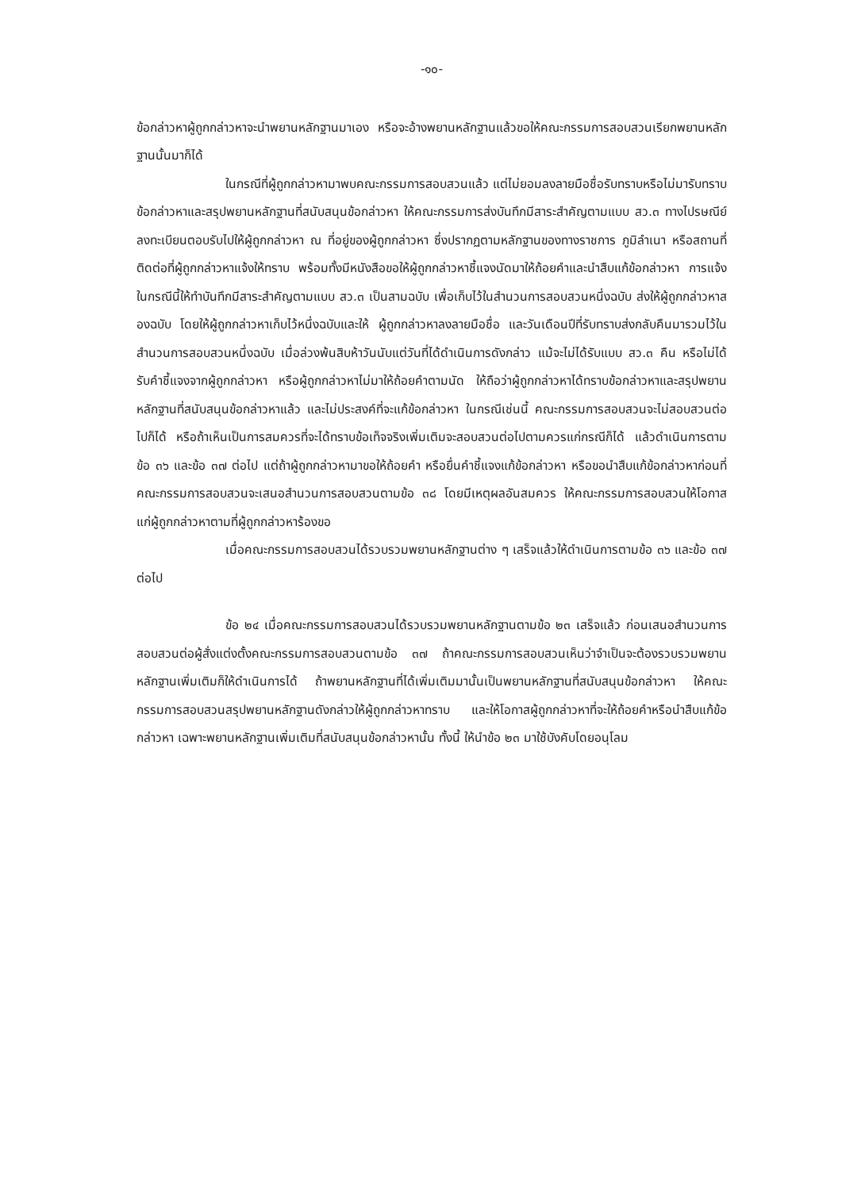-๑๐-
ข้อกล่าวหาผู้ถูกกล่าวหาจะนำพยานหลักฐานมาเอง หรือจะอ้างพยานหลักฐานแล้วขอให้คณะกรรมการสอบสวนเรียกพยานหลักฐานนั้นมาก็ได้
ในกรณีที่ผู้ถูกกล่าวหามาพบคณะกรรมการสอบสวนแล้ว แต่ไม่ยอมลงลายมือชื่อรับทราบหรือไม่มารับทราบข้อกล่าวหาและสรุปพยานหลักฐานที่สนับสนุนข้อกล่าวหา ให้คณะกรรมการส่งบันทึกมีสาระสำคัญตามแบบ สว.๓ ทางไปรษณีย์ลงทะเบียนตอบรับไปให้ผู้ถูกกล่าวหา ณ ที่อยู่ของผู้ถูกกล่าวหา ซึ่งปรากฏตามหลักฐานของทางราชการ ภูมิลำเนา หรือสถานที่ติดต่อที่ผู้ถูกกล่าวหาแจ้งให้ทราบ พร้อมทั้งมีหนังสือขอให้ผู้ถูกกล่าวหาชี้แจงนัดมาให้ถ้อยคำและนำสืบแก้ข้อกล่าวหา การแจ้งในกรณีนี้ให้ทำบันทึกมีสาระสำคัญตามแบบ สว.๓ เป็นสามฉบับ เพื่อเก็บไว้ในสำนวนการสอบสวนหนึ่งฉบับ ส่งให้ผู้ถูกกล่าวหาสองฉบับ โดยให้ผู้ถูกกล่าวหาเก็บไว้หนึ่งฉบับและให้ ผู้ถูกกล่าวหาลงลายมือชื่อ และวันเดือนปีที่รับทราบส่งกลับคืนมารวมไว้ในสำนวนการสอบสวนหนึ่งฉบับ เมื่อล่วงพ้นสิบห้าวันนับแต่วันที่ได้ดำเนินการดังกล่าว แม้จะไม่ได้รับแบบ สว.๓ คืน หรือไม่ได้รับคำชี้แจงจากผู้ถูกกล่าวหา หรือผู้ถูกกล่าวหาไม่มาให้ถ้อยคำตามนัด ให้ถือว่าผู้ถูกกล่าวหาได้ทราบข้อกล่าวหาและสรุปพยานหลักฐานที่สนับสนุนข้อกล่าวหาแล้ว และไม่ประสงค์ที่จะแก้ข้อกล่าวหา ในกรณีเช่นนี้ คณะกรรมการสอบสวนจะไม่สอบสวนต่อไปก็ได้ หรือถ้าเห็นเป็นการสมควรที่จะได้ทราบข้อเท็จจริงเพิ่มเติมจะสอบสวนต่อไปตามควรแก่กรณีก็ได้ แล้วดำเนินการตามข้อ ๓๖ และข้อ ๓๗ ต่อไป แต่ถ้าผู้ถูกกล่าวหามาขอให้ถ้อยคำ หรือยื่นคำชี้แจงแก้ข้อกล่าวหา หรือขอนำสืบแก้ข้อกล่าวหาก่อนที่คณะกรรมการสอบสวนจะเสนอสำนวนการสอบสวนตามข้อ ๓๘ โดยมีเหตุผลอันสมควร ให้คณะกรรมการสอบสวนให้โอกาสแก่ผู้ถูกกล่าวหาตามที่ผู้ถูกกล่าวหาร้องขอ
เมื่อคณะกรรมการสอบสวนได้รวบรวมพยานหลักฐานต่าง ๆ เสร็จแล้วให้ดำเนินการตามข้อ ๓๖ และข้อ ๓๗ ต่อไป
ข้อ ๒๔ เมื่อคณะกรรมการสอบสวนได้รวบรวมพยานหลักฐานตามข้อ ๒๓ เสร็จแล้ว ก่อนเสนอสำนวนการสอบสวนต่อผู้สั่งแต่งตั้งคณะกรรมการสอบสวนตามข้อ ๓๗ ถ้าคณะกรรมการสอบสวนเห็นว่าจำเป็นจะต้องรวบรวมพยานหลักฐานเพิ่มเติมก็ให้ดำเนินการได้ ถ้าพยานหลักฐานที่ได้เพิ่มเติมมานั้นเป็นพยานหลักฐานที่สนับสนุนข้อกล่าวหา ให้คณะกรรมการสอบสวนสรุปพยานหลักฐานดังกล่าวให้ผู้ถูกกล่าวหาทราบ และให้โอกาสผู้ถูกกล่าวหาที่จะให้ถ้อยคำหรือนำสืบแก้ข้อกล่าวหา เฉพาะพยานหลักฐานเพิ่มเติมที่สนับสนุนข้อกล่าวหานั้น ทั้งนี้ ให้นำข้อ ๒๓ มาใช้บังคับโดยอนุโลม